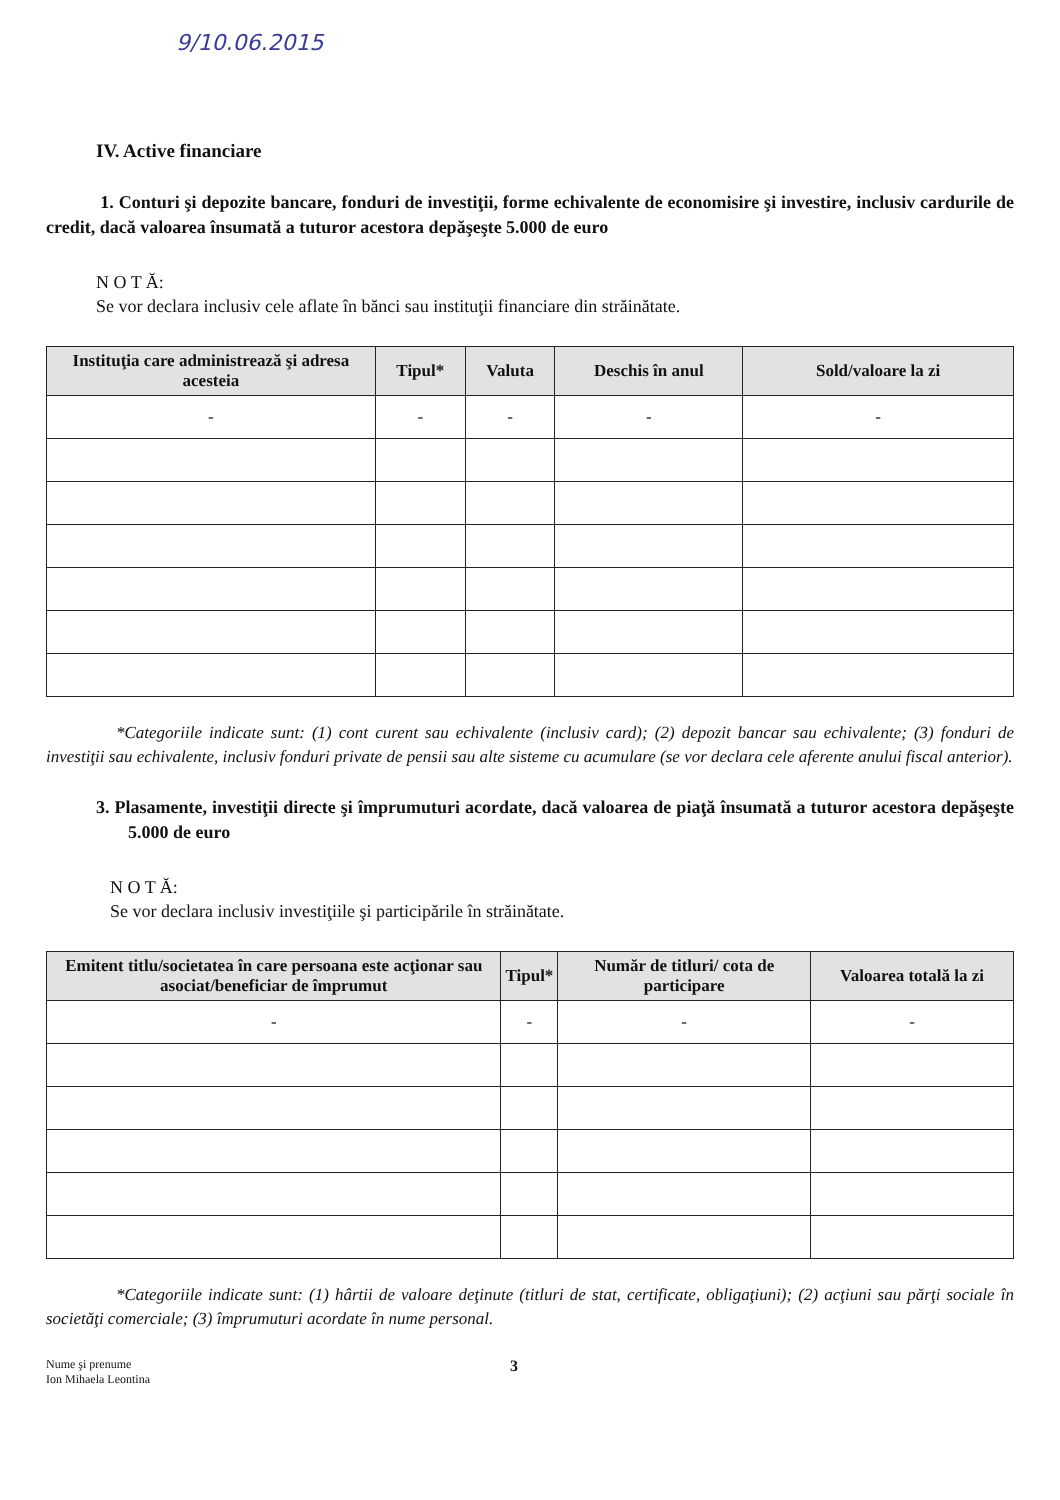9/10.06.2015
IV. Active financiare
1. Conturi şi depozite bancare, fonduri de investiţii, forme echivalente de economisire şi investire, inclusiv cardurile de credit, dacă valoarea însumată a tuturor acestora depăşeşte 5.000 de euro
N O T Ă:
Se vor declara inclusiv cele aflate în bănci sau instituţii financiare din străinătate.
| Instituţia care administrează şi adresa acesteia | Tipul* | Valuta | Deschis în anul | Sold/valoare la zi |
| --- | --- | --- | --- | --- |
| - | - | - | - | - |
*Categoriile indicate sunt: (1) cont curent sau echivalente (inclusiv card); (2) depozit bancar sau echivalente; (3) fonduri de investiţii sau echivalente, inclusiv fonduri private de pensii sau alte sisteme cu acumulare (se vor declara cele aferente anului fiscal anterior).
3. Plasamente, investiţii directe şi împrumuturi acordate, dacă valoarea de piaţă însumată a tuturor acestora depăşeşte 5.000 de euro
N O T Ă:
Se vor declara inclusiv investiţiile şi participările în străinătate.
| Emitent titlu/societatea în care persoana este acţionar sau asociat/beneficiar de împrumut | Tipul* | Număr de titluri/ cota de participare | Valoarea totală la zi |
| --- | --- | --- | --- |
| - | - | - | - |
*Categoriile indicate sunt: (1) hârtii de valoare deţinute (titluri de stat, certificate, obligaţiuni); (2) acţiuni sau părţi sociale în societăţi comerciale; (3) împrumuturi acordate în nume personal.
Nume şi prenume
Ion Mihaela Leontina
3